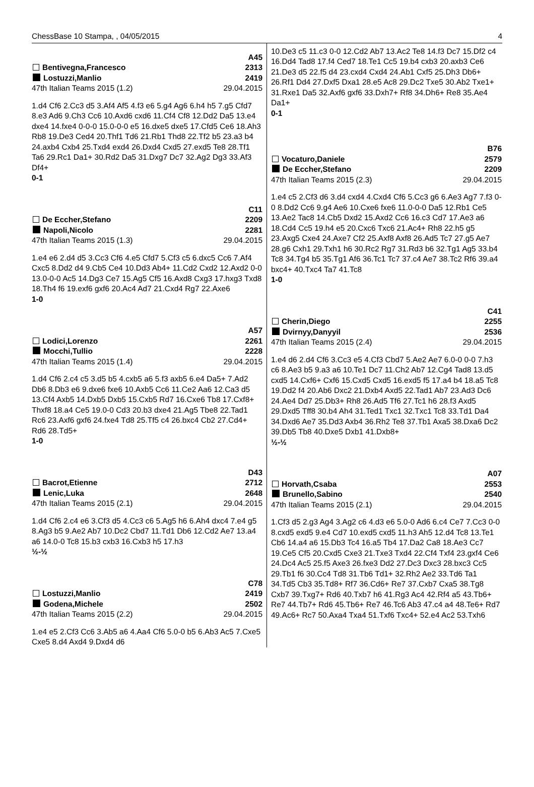ChessBase 10 Stampa, , 04/05/2015 4
A45
Bentivegna,Francesco 2313
Lostuzzi,Manlio 2419
47th Italian Teams 2015 (1.2) 29.04.2015
1.d4 Cf6 2.Cc3 d5 3.Af4 Af5 4.f3 e6 5.g4 Ag6 6.h4 h5 7.g5 Cfd7 8.e3 Ad6 9.Ch3 Cc6 10.Axd6 cxd6 11.Cf4 Cf8 12.Dd2 Da5 13.e4 dxe4 14.fxe4 0-0-0 15.0-0-0 e5 16.dxe5 dxe5 17.Cfd5 Ce6 18.Ah3 Rb8 19.De3 Ced4 20.Thf1 Td6 21.Rb1 Thd8 22.Tf2 b5 23.a3 b4 24.axb4 Cxb4 25.Txd4 exd4 26.Dxd4 Cxd5 27.exd5 Te8 28.Tf1 Ta6 29.Rc1 Da1+ 30.Rd2 Da5 31.Dxg7 Dc7 32.Ag2 Dg3 33.Af3 Df4+
0-1
C11
De Eccher,Stefano 2209
Napoli,Nicolo 2281
47th Italian Teams 2015 (1.3) 29.04.2015
1.e4 e6 2.d4 d5 3.Cc3 Cf6 4.e5 Cfd7 5.Cf3 c5 6.dxc5 Cc6 7.Af4 Cxc5 8.Dd2 d4 9.Cb5 Ce4 10.Dd3 Ab4+ 11.Cd2 Cxd2 12.Axd2 0-0 13.0-0-0 Ac5 14.Dg3 Ce7 15.Ag5 Cf5 16.Axd8 Cxg3 17.hxg3 Txd8 18.Th4 f6 19.exf6 gxf6 20.Ac4 Ad7 21.Cxd4 Rg7 22.Axe6
1-0
A57
Lodici,Lorenzo 2261
Mocchi,Tullio 2228
47th Italian Teams 2015 (1.4) 29.04.2015
1.d4 Cf6 2.c4 c5 3.d5 b5 4.cxb5 a6 5.f3 axb5 6.e4 Da5+ 7.Ad2 Db6 8.Db3 e6 9.dxe6 fxe6 10.Axb5 Cc6 11.Ce2 Aa6 12.Ca3 d5 13.Cf4 Axb5 14.Dxb5 Dxb5 15.Cxb5 Rd7 16.Cxe6 Tb8 17.Cxf8+ Thxf8 18.a4 Ce5 19.0-0 Cd3 20.b3 dxe4 21.Ag5 Tbe8 22.Tad1 Rc6 23.Axf6 gxf6 24.fxe4 Td8 25.Tf5 c4 26.bxc4 Cb2 27.Cd4+ Rd6 28.Td5+
1-0
D43
Bacrot,Etienne 2712
Lenic,Luka 2648
47th Italian Teams 2015 (2.1) 29.04.2015
1.d4 Cf6 2.c4 e6 3.Cf3 d5 4.Cc3 c6 5.Ag5 h6 6.Ah4 dxc4 7.e4 g5 8.Ag3 b5 9.Ae2 Ab7 10.Dc2 Cbd7 11.Td1 Db6 12.Cd2 Ae7 13.a4 a6 14.0-0 Tc8 15.b3 cxb3 16.Cxb3 h5 17.h3
½-½
C78
Lostuzzi,Manlio 2419
Godena,Michele 2502
47th Italian Teams 2015 (2.2) 29.04.2015
1.e4 e5 2.Cf3 Cc6 3.Ab5 a6 4.Aa4 Cf6 5.0-0 b5 6.Ab3 Ac5 7.Cxe5 Cxe5 8.d4 Axd4 9.Dxd4 d6
10.De3 c5 11.c3 0-0 12.Cd2 Ab7 13.Ac2 Te8 14.f3 Dc7 15.Df2 c4 16.Dd4 Tad8 17.f4 Ced7 18.Te1 Cc5 19.b4 cxb3 20.axb3 Ce6 21.De3 d5 22.f5 d4 23.cxd4 Cxd4 24.Ab1 Cxf5 25.Dh3 Db6+ 26.Rf1 Dd4 27.Dxf5 Dxa1 28.e5 Ac8 29.Dc2 Txe5 30.Ab2 Txe1+ 31.Rxe1 Da5 32.Axf6 gxf6 33.Dxh7+ Rf8 34.Dh6+ Re8 35.Ae4 Da1+
0-1
B76
Vocaturo,Daniele 2579
De Eccher,Stefano 2209
47th Italian Teams 2015 (2.3) 29.04.2015
1.e4 c5 2.Cf3 d6 3.d4 cxd4 4.Cxd4 Cf6 5.Cc3 g6 6.Ae3 Ag7 7.f3 0-0 8.Dd2 Cc6 9.g4 Ae6 10.Cxe6 fxe6 11.0-0-0 Da5 12.Rb1 Ce5 13.Ae2 Tac8 14.Cb5 Dxd2 15.Axd2 Cc6 16.c3 Cd7 17.Ae3 a6 18.Cd4 Cc5 19.h4 e5 20.Cxc6 Txc6 21.Ac4+ Rh8 22.h5 g5 23.Axg5 Cxe4 24.Axe7 Cf2 25.Axf8 Axf8 26.Ad5 Tc7 27.g5 Ae7 28.g6 Cxh1 29.Txh1 h6 30.Rc2 Rg7 31.Rd3 b6 32.Tg1 Ag5 33.b4 Tc8 34.Tg4 b5 35.Tg1 Af6 36.Tc1 Tc7 37.c4 Ae7 38.Tc2 Rf6 39.a4 bxc4+ 40.Txc4 Ta7 41.Tc8
1-0
C41
Cherin,Diego 2255
Dvirnyy,Danyyil 2536
47th Italian Teams 2015 (2.4) 29.04.2015
1.e4 d6 2.d4 Cf6 3.Cc3 e5 4.Cf3 Cbd7 5.Ae2 Ae7 6.0-0 0-0 7.h3 c6 8.Ae3 b5 9.a3 a6 10.Te1 Dc7 11.Ch2 Ab7 12.Cg4 Tad8 13.d5 cxd5 14.Cxf6+ Cxf6 15.Cxd5 Cxd5 16.exd5 f5 17.a4 b4 18.a5 Tc8 19.Dd2 f4 20.Ab6 Dxc2 21.Dxb4 Axd5 22.Tad1 Ab7 23.Ad3 Dc6 24.Ae4 Dd7 25.Db3+ Rh8 26.Ad5 Tf6 27.Tc1 h6 28.f3 Axd5 29.Dxd5 Tff8 30.b4 Ah4 31.Ted1 Txc1 32.Txc1 Tc8 33.Td1 Da4 34.Dxd6 Ae7 35.Dd3 Axb4 36.Rh2 Te8 37.Tb1 Axa5 38.Dxa6 Dc2 39.Db5 Tb8 40.Dxe5 Dxb1 41.Dxb8+
½-½
A07
Horvath,Csaba 2553
Brunello,Sabino 2540
47th Italian Teams 2015 (2.1) 29.04.2015
1.Cf3 d5 2.g3 Ag4 3.Ag2 c6 4.d3 e6 5.0-0 Ad6 6.c4 Ce7 7.Cc3 0-0 8.cxd5 exd5 9.e4 Cd7 10.exd5 cxd5 11.h3 Ah5 12.d4 Tc8 13.Te1 Cb6 14.a4 a6 15.Db3 Tc4 16.a5 Tb4 17.Da2 Ca8 18.Ae3 Cc7 19.Ce5 Cf5 20.Cxd5 Cxe3 21.Txe3 Txd4 22.Cf4 Txf4 23.gxf4 Ce6 24.Dc4 Ac5 25.f5 Axe3 26.fxe3 Dd2 27.Dc3 Dxc3 28.bxc3 Cc5 29.Tb1 f6 30.Cc4 Td8 31.Tb6 Td1+ 32.Rh2 Ae2 33.Td6 Ta1 34.Td5 Cb3 35.Td8+ Rf7 36.Cd6+ Re7 37.Cxb7 Cxa5 38.Tg8 Cxb7 39.Txg7+ Rd6 40.Txb7 h6 41.Rg3 Ac4 42.Rf4 a5 43.Tb6+ Re7 44.Tb7+ Rd6 45.Tb6+ Re7 46.Tc6 Ab3 47.c4 a4 48.Te6+ Rd7 49.Ac6+ Rc7 50.Axa4 Txa4 51.Txf6 Txc4+ 52.e4 Ac2 53.Txh6